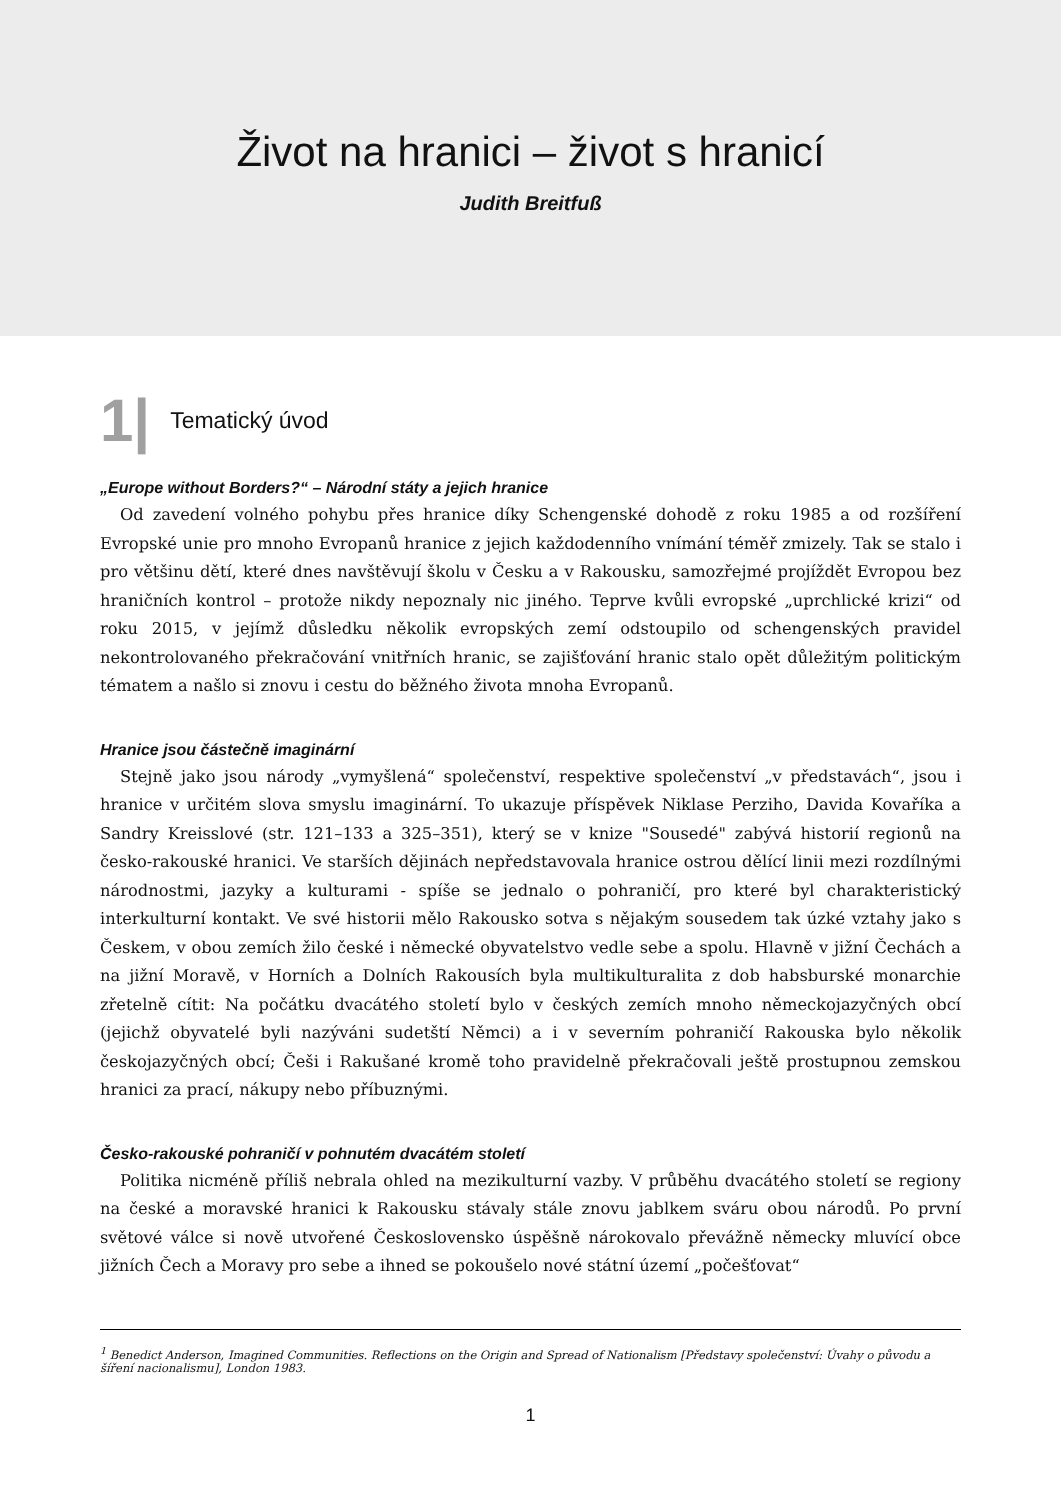Život na hranici – život s hranicí
Judith Breitfuß
1| Tematický úvod
„Europe without Borders?“ – Národní státy a jejich hranice
Od zavedení volného pohybu přes hranice díky Schengenské dohodě z roku 1985 a od rozšíření Evropské unie pro mnoho Evropanů hranice z jejich každodenního vnímání téměř zmizely. Tak se stalo i pro většinu dětí, které dnes navštěvují školu v Česku a v Rakousku, samozřejmé projíždět Evropou bez hraničních kontrol – protože nikdy nepoznaly nic jiného. Teprve kvůli evropské „uprchlické krizi“ od roku 2015, v jejímž důsledku několik evropských zemí odstoupilo od schengenských pravidel nekontrolovaného překračování vnitřních hranic, se zajišťování hranic stalo opět důležitým politickým tématem a našlo si znovu i cestu do běžného života mnoha Evropanů.
Hranice jsou částečně imaginární
Stejně jako jsou národy „vymyšlená“ společenství, respektive společenství „v představách“, jsou i hranice v určitém slova smyslu imaginární. To ukazuje příspěvek Niklase Perziho, Davida Kovaříka a Sandry Kreisslové (str. 121–133 a 325–351), který se v knize "Sousedé" zabývá historií regionů na česko-rakouské hranici. Ve starších dějinách nepředstavovala hranice ostrou dělící linii mezi rozdílnými národnostmi, jazyky a kulturami - spíše se jednalo o pohraničí, pro které byl charakteristický interkulturní kontakt. Ve své historii mělo Rakousko sotva s nějakým sousedem tak úzké vztahy jako s Českem, v obou zemích žilo české i německé obyvatelstvo vedle sebe a spolu. Hlavně v jižní Čechách a na jižní Moravě, v Horních a Dolních Rakousích byla multikulturalita z dob habsburské monarchie zřetelně cítit: Na počátku dvacátého století bylo v českých zemích mnoho německojazyčných obcí (jejichž obyvatelé byli nazýváni sudetští Němci) a i v severním pohraničí Rakouska bylo několik českojazyčných obcí; Češi i Rakušané kromě toho pravidelně překračovali ještě prostupnou zemskou hranici za prací, nákupy nebo příbuznými.
Česko-rakouské pohraničí v pohnutém dvacátém století
Politika nicméně příliš nebrala ohled na mezikulturní vazby. V průběhu dvacátého století se regiony na české a moravské hranici k Rakousku stávaly stále znovu jablkem sváru obou národů. Po první světové válce si nově utvořené Československo úspěšně nárokovalo převážně německy mluvící obce jižních Čech a Moravy pro sebe a ihned se pokoušelo nové státní území „počešťovat“
<sup>1</sup> Benedict Anderson, Imagined Communities. Reflections on the Origin and Spread of Nationalism [Představy společenství: Úvahy o původu a šíření nacionalismu], London 1983.
1